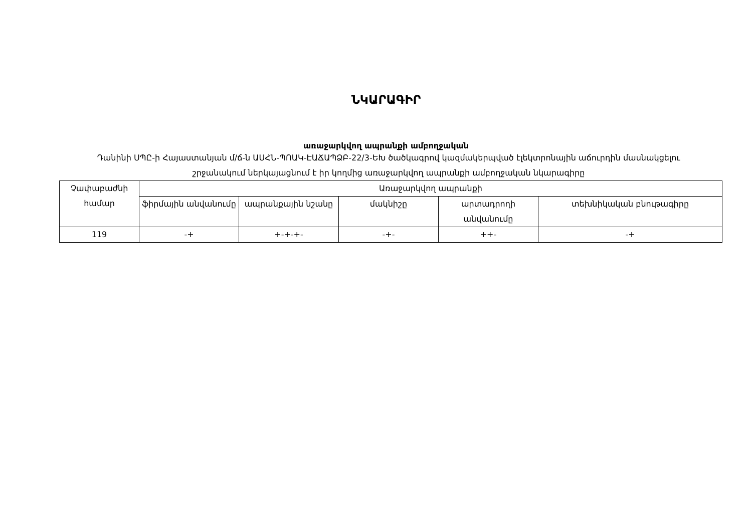ՆԿԱՐԱԳԻՐ
առաջարկվող ապրանքի ամբողջական
Դանինի ՍՊԸ-ի Հայաստանյան մ/ճ-ն ԱՍՀՆ-ՊՈԱԿ-ԷԱՃԱՊՁԲ-22/3-ԵԽ ծածկագրով կազմակերպված էլեկտրոնային աճուրդին մասնակցելու շրջանակում ներկայացնում է իր կողմից առաջարկվող ապրանքի ամբողջական նկարագիրը
| Չափաբաժնի համար | Առաջարկվող ապրանքի | | | | |
| | ֆիրմային անվանումը | ապրանքային նշանը | մակնիշը | արտադրողի անվանումը | տեխնիկական բնութագիրը |
| 119 | -+ | +-+-+- | -+- | ++- | -+ |